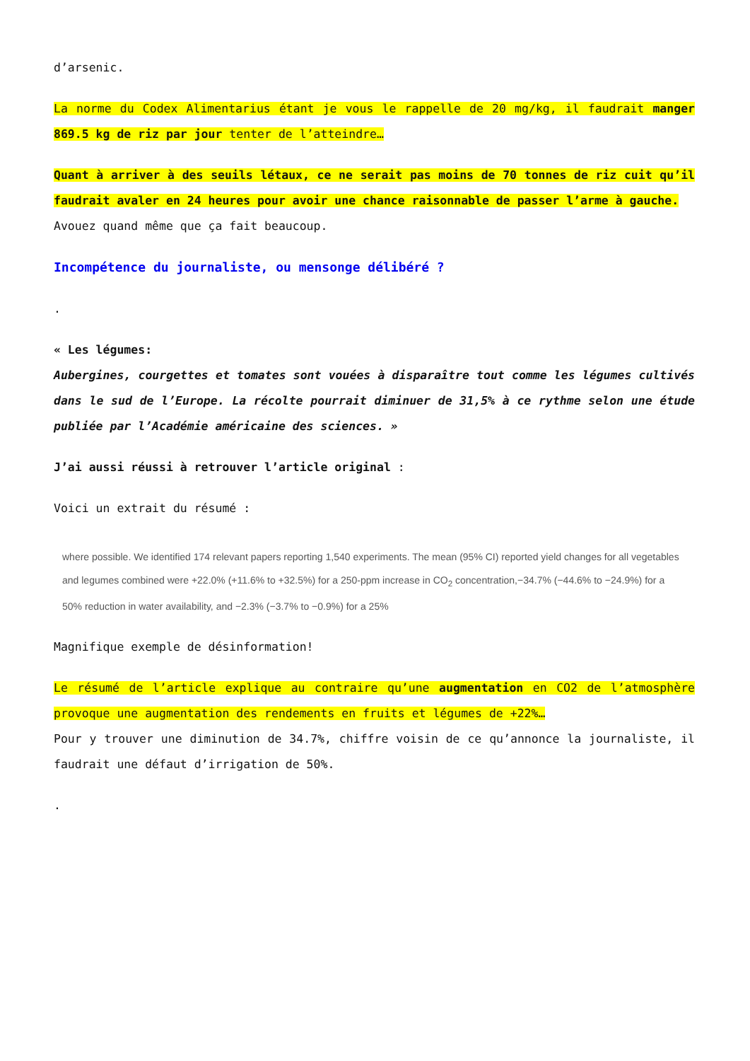d’arsenic.
La norme du Codex Alimentarius étant je vous le rappelle de 20 mg/kg, il faudrait manger 869.5 kg de riz par jour tenter de l’atteindre…
Quant à arriver à des seuils létaux, ce ne serait pas moins de 70 tonnes de riz cuit qu’il faudrait avaler en 24 heures pour avoir une chance raisonnable de passer l’arme à gauche.
Avouez quand même que ça fait beaucoup.
Incompétence du journaliste, ou mensonge délibéré ?
.
« Les légumes:
Aubergines, courgettes et tomates sont vouées à disparaître tout comme les légumes cultivés dans le sud de l’Europe. La récolte pourrait diminuer de 31,5% à ce rythme selon une étude publiée par l’Académie américaine des sciences. »
J’ai aussi réussi à retrouver l’article original :
Voici un extrait du résumé :
where possible. We identified 174 relevant papers reporting 1,540 experiments. The mean (95% CI) reported yield changes for all vegetables and legumes combined were +22.0% (+11.6% to +32.5%) for a 250-ppm increase in CO<sub>2</sub> concentration,−34.7% (−44.6% to −24.9%) for a 50% reduction in water availability, and −2.3% (−3.7% to −0.9%) for a 25%
Magnifique exemple de désinformation!
Le résumé de l’article explique au contraire qu’une augmentation en CO2 de l’atmosphère provoque une augmentation des rendements en fruits et légumes de +22%…
Pour y trouver une diminution de 34.7%, chiffre voisin de ce qu’annonce la journaliste, il faudrait une défaut d’irrigation de 50%.
.